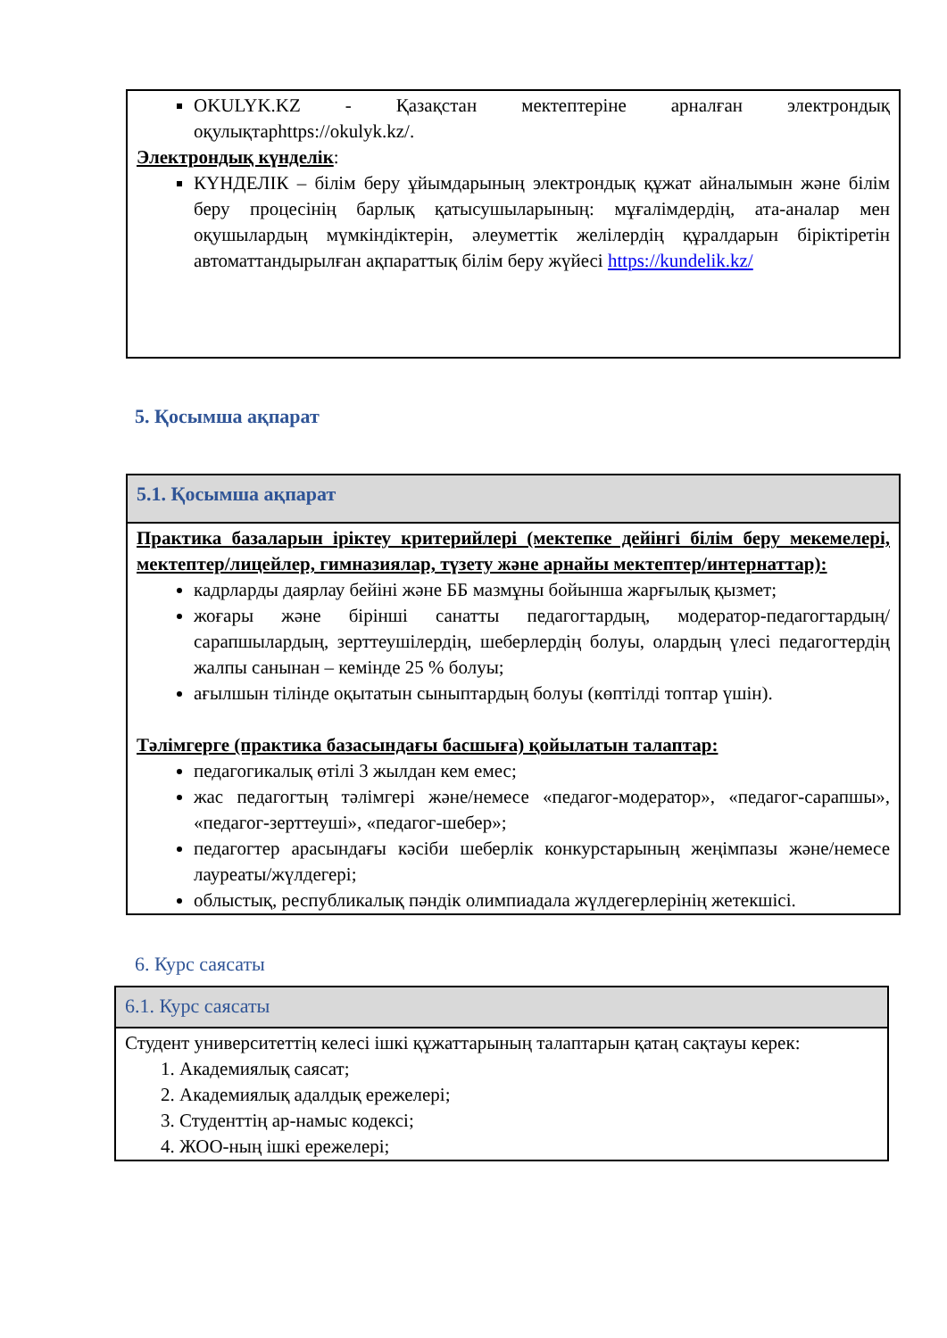OKULYK.KZ - Қазақстан мектептеріне арналған электрондық оқулықтарhttps://okulyk.kz/.
Электрондық күнделік:
КҮНДЕЛІК – білім беру ұйымдарының электрондық құжат айналымын және білім беру процесінің барлық қатысушыларының: мұғалімдердің, ата-аналар мен оқушылардың мүмкіндіктерін, әлеуметтік желілердің құралдарын біріктіретін автоматтандырылған ақпараттық білім беру жүйесі https://kundelik.kz/
5. Қосымша ақпарат
5.1. Қосымша ақпарат
Практика базаларын іріктеу критерийлері (мектепке дейінгі білім беру мекемелері, мектептер/лицейлер, гимназиялар, түзету және арнайы мектептер/интернаттар):
кадрларды даярлау бейіні және ББ мазмұны бойынша жарғылық қызмет;
жоғары және бірінші санатты педагогтардың, модератор-педагогтардың/ сарапшылардың, зерттеушілердің, шеберлердің болуы, олардың үлесі педагогтердің жалпы санынан – кемінде 25 % болуы;
ағылшын тілінде оқытатын сыныптардың болуы (көптілді топтар үшін).
Тәлімгерге (практика базасындағы басшыға) қойылатын талаптар:
педагогикалық өтілі 3 жылдан кем емес;
жас педагогтың тәлімгері және/немесе «педагог-модератор», «педагог-сарапшы», «педагог-зерттеуші», «педагог-шебер»;
педагогтер арасындағы кәсіби шеберлік конкурстарының жеңімпазы және/немесе лауреаты/жүлдегері;
облыстық, республикалық пәндік олимпиадала жүлдегерлерінің жетекшісі.
6. Курс саясаты
6.1. Курс саясаты
Студент университеттің келесі ішкі құжаттарының талаптарын қатаң сақтауы керек:
1. Академиялық саясат;
2. Академиялық адалдық ережелері;
3. Студенттің ар-намыс кодексі;
4. ЖОО-ның ішкі ережелері;